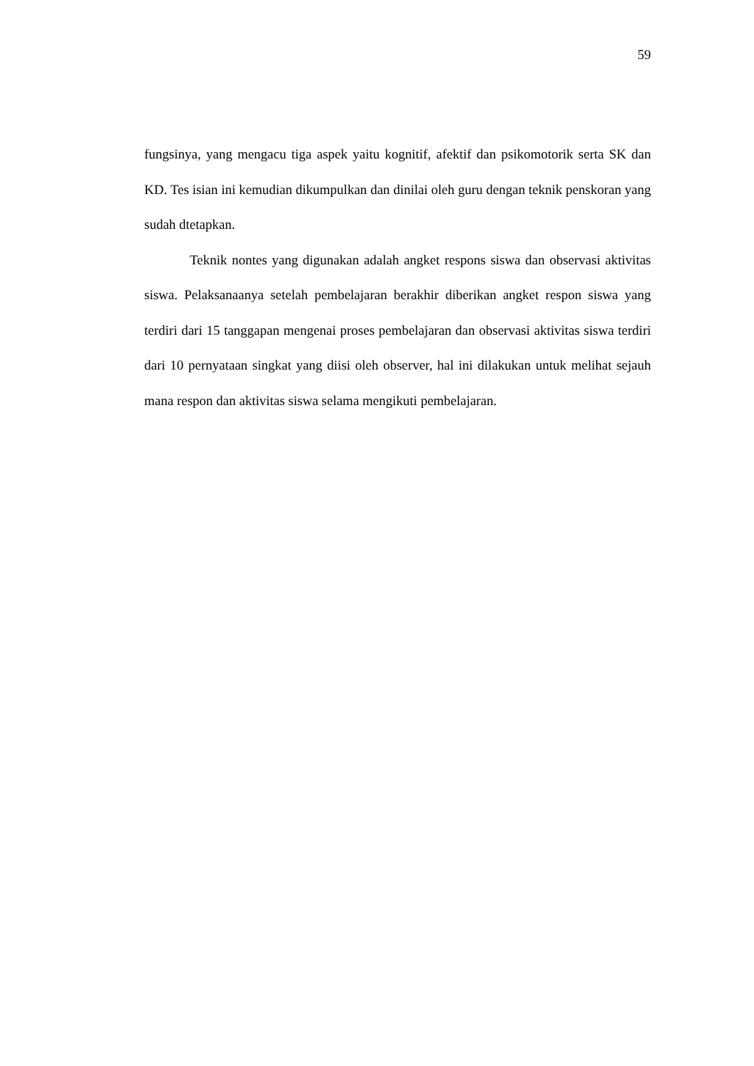59
fungsinya, yang mengacu tiga aspek yaitu kognitif, afektif dan psikomotorik serta SK dan KD. Tes isian ini kemudian dikumpulkan dan dinilai oleh guru dengan teknik penskoran yang sudah dtetapkan.
Teknik nontes yang digunakan adalah angket respons siswa dan observasi aktivitas siswa. Pelaksanaanya setelah pembelajaran berakhir diberikan angket respon siswa yang terdiri dari 15 tanggapan mengenai proses pembelajaran dan observasi aktivitas siswa terdiri dari 10 pernyataan singkat yang diisi oleh observer, hal ini dilakukan untuk melihat sejauh mana respon dan aktivitas siswa selama mengikuti pembelajaran.